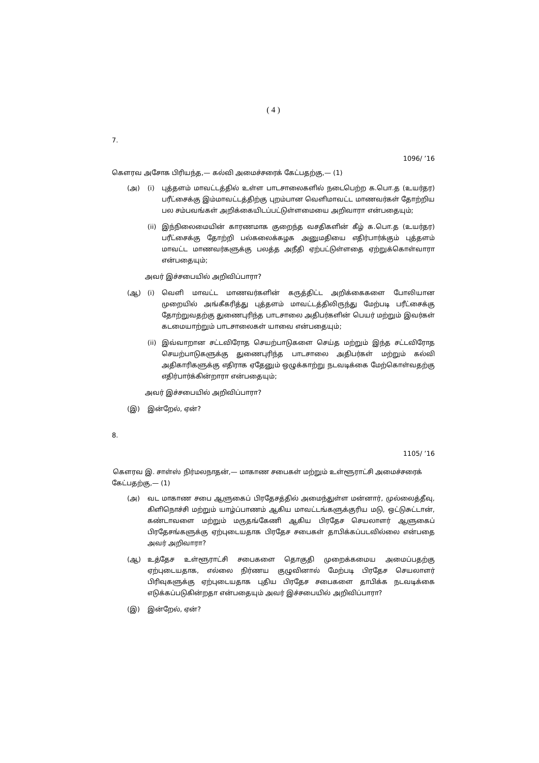( 4 )
7.
1096/ ’16
கௌரவ அசோக பிரியந்த,— கல்வி அமைச்சரைக் கேட்பதற்கு,— (1)
(அ) (i) புத்தளம் மாவட்டத்தில் உள்ள பாடசாலைகளில் நடைபெற்ற க.பொ.த (உயர்தர) பரீட்சைக்கு இம்மாவட்டத்திற்கு புறம்பான வெளிமாவட்ட மாணவர்கள் தோற்றிய பல சம்பவங்கள் அறிக்கையிடப்பட்டுள்ளமையை அறிவாரா என்பதையும்;
(ii) இந்நிலைமையின் காரணமாக குறைந்த வசதிகளின் கீழ் க.பொ.த (உயர்தர) பரீட்சைக்கு தோற்றி பல்கலைக்கழக அனுமதியை எதிர்பார்க்கும் புத்தளம் மாவட்ட மாணவர்களுக்கு பலத்த அநீதி ஏற்பட்டுள்ளதை ஏற்றுக்கொள்வாரா என்பதையும்;
அவர் இச்சபையில் அறிவிப்பாரா?
(ஆ) (i) வெளி மாவட்ட மாணவர்களின் கருத்திட்ட அறிக்கைகளை போலியான முறையில் அங்கீகரித்து புத்தளம் மாவட்டத்திலிருந்து மேற்படி பரீட்சைக்கு தோற்றுவதற்கு துணைபுரிந்த பாடசாலை அதிபர்களின் பெயர் மற்றும் இவர்கள் கடமையாற்றும் பாடசாலைகள் யாவை என்பதையும்;
(ii) இவ்வாறான சட்டவிரோத செயற்பாடுகளை செய்த மற்றும் இந்த சட்டவிரோத செயற்பாடுகளுக்கு துணைபுரிந்த பாடசாலை அதிபர்கள் மற்றும் கல்வி அதிகாரிகளுக்கு எதிராக ஏதேனும் ஒழுக்காற்று நடவடிக்கை மேற்கொள்வதற்கு எதிர்பார்க்கின்றாரா என்பதையும்;
அவர் இச்சபையில் அறிவிப்பாரா?
(இ) இன்றேல், ஏன்?
8.
1105/ ’16
கௌரவ இ. சாள்ஸ் நிர்மலநாதன்,— மாகாண சபைகள் மற்றும் உள்ளூராட்சி அமைச்சரைக் கேட்பதற்கு,— (1)
(அ) வட மாகாண சபை ஆளுகைப் பிரதேசத்தில் அமைந்துள்ள மன்னார், முல்லைத்தீவு, கிளிநொச்சி மற்றும் யாழ்ப்பாணம் ஆகிய மாவட்டங்களுக்குரிய மடு, ஒட்டுசுட்டான், கண்டாவளை மற்றும் மருதங்கேணி ஆகிய பிரதேச செயலாளர் ஆளுகைப் பிரதேசங்களுக்கு ஏற்புடையதாக பிரதேச சபைகள் தாபிக்கப்படவில்லை என்பதை அவர் அறிவாரா?
(ஆ) உத்தேச உள்ளூராட்சி சபைகளை தொகுதி முறைக்கமைய அமைப்பதற்கு ஏற்புடையதாக, எல்லை நிர்ணய குழுவினால் மேற்படி பிரதேச செயலாளர் பிரிவுகளுக்கு ஏற்புடையதாக புதிய பிரதேச சபைகளை தாபிக்க நடவடிக்கை எடுக்கப்படுகின்றதா என்பதையும் அவர் இச்சபையில் அறிவிப்பாரா?
(இ) இன்றேல், ஏன்?